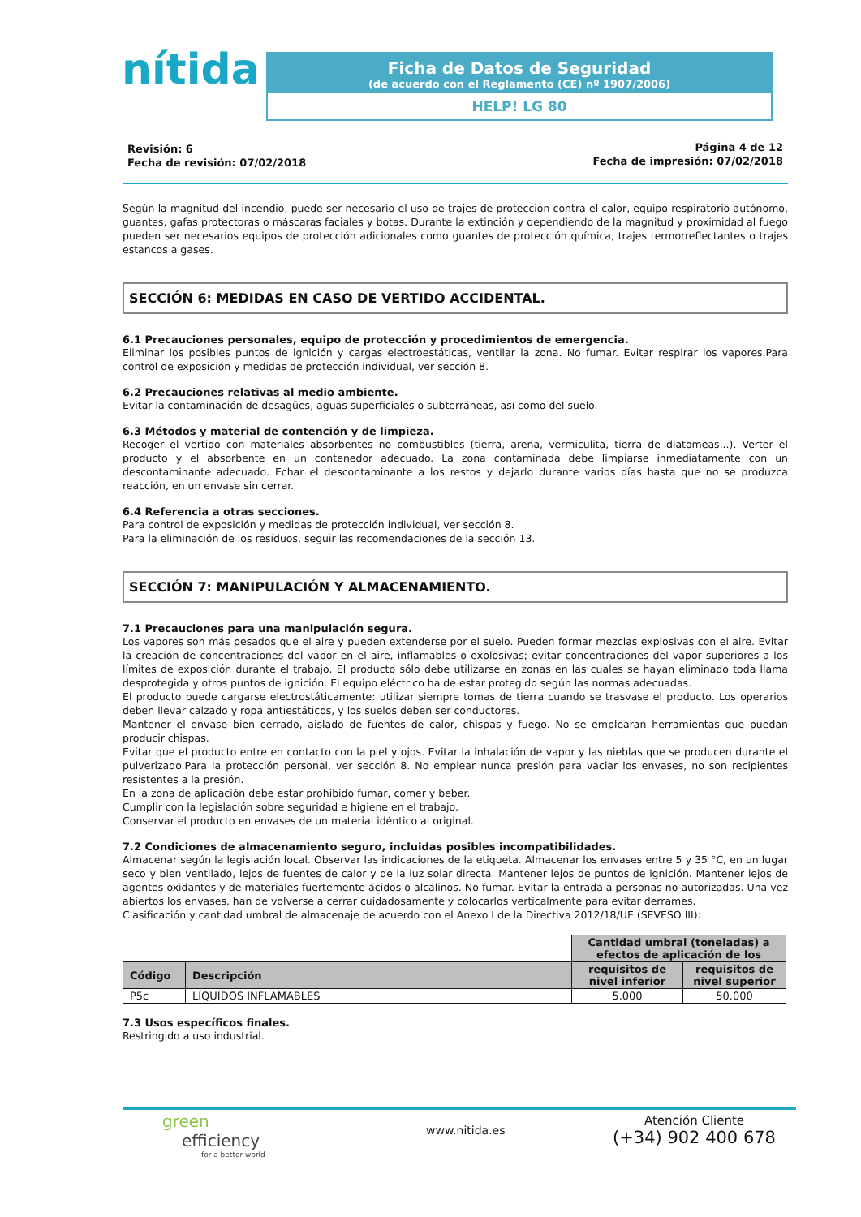nítida
Ficha de Datos de Seguridad
(de acuerdo con el Reglamento (CE) nº 1907/2006)
HELP! LG 80
Revisión: 6
Fecha de revisión: 07/02/2018
Página 4 de 12
Fecha de impresión: 07/02/2018
Según la magnitud del incendio, puede ser necesario el uso de trajes de protección contra el calor, equipo respiratorio autónomo, guantes, gafas protectoras o máscaras faciales y botas. Durante la extinción y dependiendo de la magnitud y proximidad al fuego pueden ser necesarios equipos de protección adicionales como guantes de protección química, trajes termorreflectantes o trajes estancos a gases.
SECCIÓN 6: MEDIDAS EN CASO DE VERTIDO ACCIDENTAL.
6.1 Precauciones personales, equipo de protección y procedimientos de emergencia.
Eliminar los posibles puntos de ignición y cargas electroestáticas, ventilar la zona. No fumar. Evitar respirar los vapores.Para control de exposición y medidas de protección individual, ver sección 8.
6.2 Precauciones relativas al medio ambiente.
Evitar la contaminación de desagües, aguas superficiales o subterráneas, así como del suelo.
6.3 Métodos y material de contención y de limpieza.
Recoger el vertido con materiales absorbentes no combustibles (tierra, arena, vermiculita, tierra de diatomeas...). Verter el producto y el absorbente en un contenedor adecuado. La zona contaminada debe limpiarse inmediatamente con un descontaminante adecuado. Echar el descontaminante a los restos y dejarlo durante varios días hasta que no se produzca reacción, en un envase sin cerrar.
6.4 Referencia a otras secciones.
Para control de exposición y medidas de protección individual, ver sección 8.
Para la eliminación de los residuos, seguir las recomendaciones de la sección 13.
SECCIÓN 7: MANIPULACIÓN Y ALMACENAMIENTO.
7.1 Precauciones para una manipulación segura.
Los vapores son más pesados que el aire y pueden extenderse por el suelo. Pueden formar mezclas explosivas con el aire. Evitar la creación de concentraciones del vapor en el aire, inflamables o explosivas; evitar concentraciones del vapor superiores a los límites de exposición durante el trabajo. El producto sólo debe utilizarse en zonas en las cuales se hayan eliminado toda llama desprotegida y otros puntos de ignición. El equipo eléctrico ha de estar protegido según las normas adecuadas.
El producto puede cargarse electrostáticamente: utilizar siempre tomas de tierra cuando se trasvase el producto. Los operarios deben llevar calzado y ropa antiestáticos, y los suelos deben ser conductores.
Mantener el envase bien cerrado, aislado de fuentes de calor, chispas y fuego. No se emplearan herramientas que puedan producir chispas.
Evitar que el producto entre en contacto con la piel y ojos. Evitar la inhalación de vapor y las nieblas que se producen durante el pulverizado.Para la protección personal, ver sección 8. No emplear nunca presión para vaciar los envases, no son recipientes resistentes a la presión.
En la zona de aplicación debe estar prohibido fumar, comer y beber.
Cumplir con la legislación sobre seguridad e higiene en el trabajo.
Conservar el producto en envases de un material idéntico al original.
7.2 Condiciones de almacenamiento seguro, incluidas posibles incompatibilidades.
Almacenar según la legislación local. Observar las indicaciones de la etiqueta. Almacenar los envases entre 5 y 35 °C, en un lugar seco y bien ventilado, lejos de fuentes de calor y de la luz solar directa. Mantener lejos de puntos de ignición. Mantener lejos de agentes oxidantes y de materiales fuertemente ácidos o alcalinos. No fumar. Evitar la entrada a personas no autorizadas. Una vez abiertos los envases, han de volverse a cerrar cuidadosamente y colocarlos verticalmente para evitar derrames.
Clasificación y cantidad umbral de almacenaje de acuerdo con el Anexo I de la Directiva 2012/18/UE (SEVESO III):
| | | Cantidad umbral (toneladas) a efectos de aplicación de los | |
| Código | Descripción | requisitos de nivel inferior | requisitos de nivel superior |
| P5c | LÍQUIDOS INFLAMABLES | 5.000 | 50.000 |
7.3 Usos específicos finales.
Restringido a uso industrial.
green
efficiency
for a better world
www.nitida.es
Atención Cliente
(+34) 902 400 678